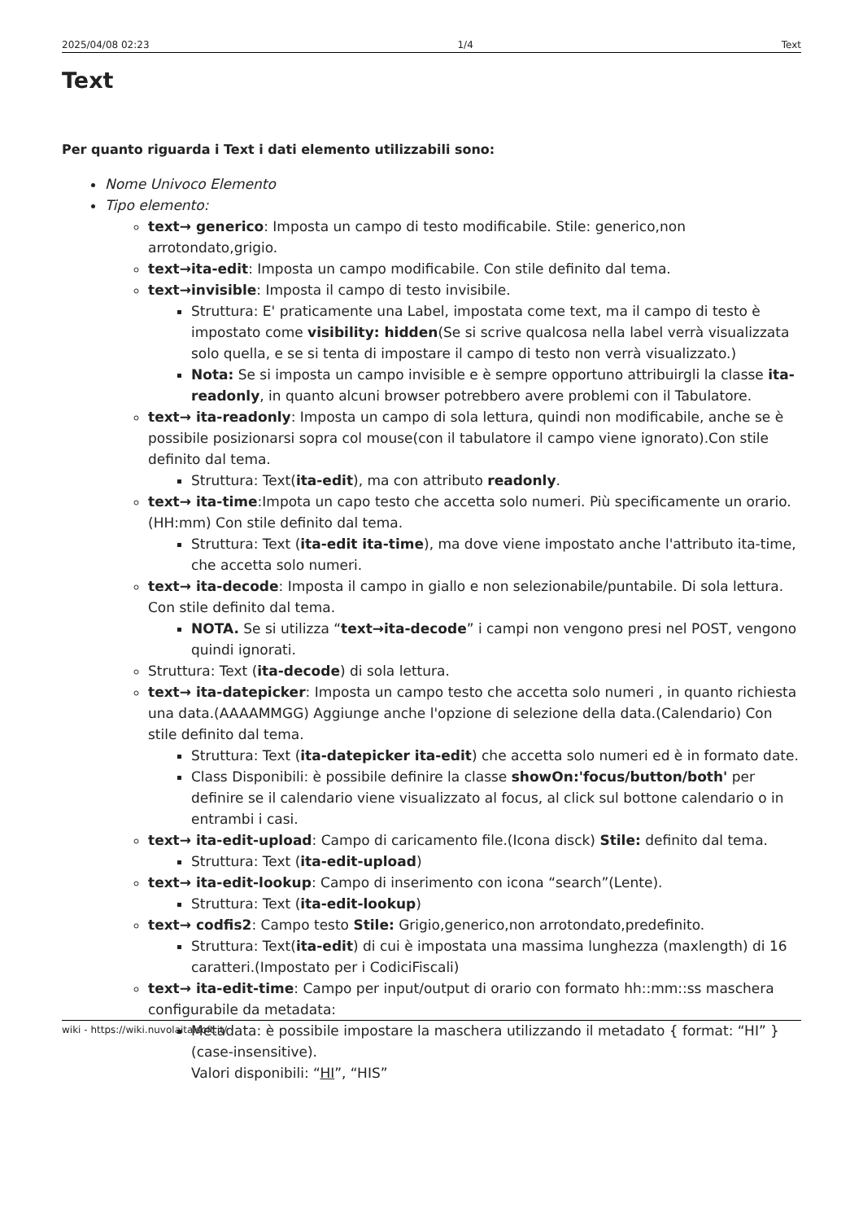2025/04/08 02:23 1/4 Text
Text
Per quanto riguarda i Text i dati elemento utilizzabili sono:
Nome Univoco Elemento
Tipo elemento:
text→ generico: Imposta un campo di testo modificabile. Stile: generico,non arrotondato,grigio.
text→ita-edit: Imposta un campo modificabile. Con stile definito dal tema.
text→invisible: Imposta il campo di testo invisibile.
Struttura: E' praticamente una Label, impostata come text, ma il campo di testo è impostato come visibility: hidden(Se si scrive qualcosa nella label verrà visualizzata solo quella, e se si tenta di impostare il campo di testo non verrà visualizzato.)
Nota: Se si imposta un campo invisible e è sempre opportuno attribuirgli la classe ita-readonly, in quanto alcuni browser potrebbero avere problemi con il Tabulatore.
text→ ita-readonly: Imposta un campo di sola lettura, quindi non modificabile, anche se è possibile posizionarsi sopra col mouse(con il tabulatore il campo viene ignorato).Con stile definito dal tema.
Struttura: Text(ita-edit), ma con attributo readonly.
text→ ita-time:Impota un capo testo che accetta solo numeri. Più specificamente un orario.(HH:mm) Con stile definito dal tema.
Struttura: Text (ita-edit ita-time), ma dove viene impostato anche l'attributo ita-time, che accetta solo numeri.
text→ ita-decode: Imposta il campo in giallo e non selezionabile/puntabile. Di sola lettura. Con stile definito dal tema.
NOTA. Se si utilizza “text→ita-decode” i campi non vengono presi nel POST, vengono quindi ignorati.
Struttura: Text (ita-decode) di sola lettura.
text→ ita-datepicker: Imposta un campo testo che accetta solo numeri , in quanto richiesta una data.(AAAAMMGG) Aggiunge anche l'opzione di selezione della data.(Calendario) Con stile definito dal tema.
Struttura: Text (ita-datepicker ita-edit) che accetta solo numeri ed è in formato date.
Class Disponibili: è possibile definire la classe showOn:'focus/button/both' per definire se il calendario viene visualizzato al focus, al click sul bottone calendario o in entrambi i casi.
text→ ita-edit-upload: Campo di caricamento file.(Icona disck) Stile: definito dal tema.
Struttura: Text (ita-edit-upload)
text→ ita-edit-lookup: Campo di inserimento con icona “search”(Lente).
Struttura: Text (ita-edit-lookup)
text→ codfis2: Campo testo Stile: Grigio,generico,non arrotondato,predefinito.
Struttura: Text(ita-edit) di cui è impostata una massima lunghezza (maxlength) di 16 caratteri.(Impostato per i CodiciFiscali)
text→ ita-edit-time: Campo per input/output di orario con formato hh::mm::ss maschera configurabile da metadata:
Metadata: è possibile impostare la maschera utilizzando il metadato { format: “HI” } (case-insensitive).
Valori disponibili: “HI”, “HIS”
wiki - https://wiki.nuvolaitalsoft.it/